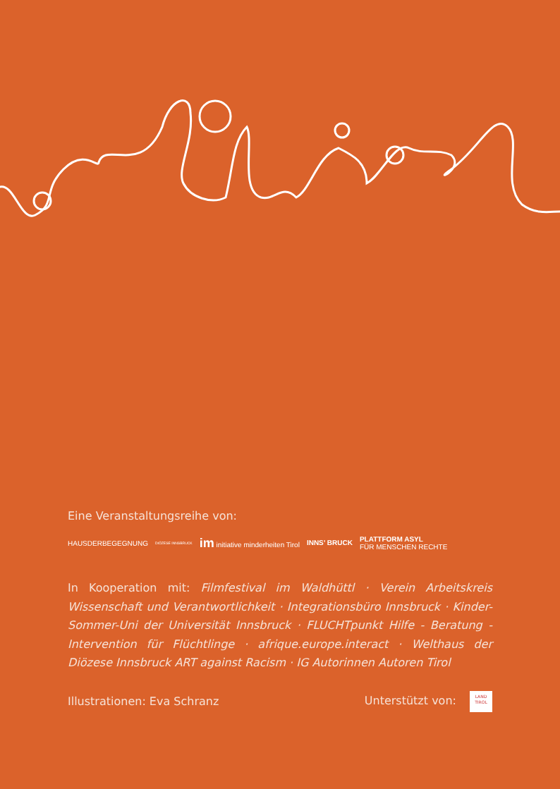Eine Veranstaltungsreihe von:
HAUSDERBEGEGNUNG
DIÖZESE INNSBRUCK
im initiative minderheiten Tirol
INNS’ BRUCK
PLATTFORM ASYL
FÜR MENSCHEN RECHTE
In Kooperation mit: Filmfestival im Waldhüttl · Verein Arbeitskreis Wissenschaft und Verantwortlichkeit · Integrationsbüro Innsbruck · Kinder-Sommer-Uni der Universität Innsbruck · FLUCHTpunkt Hilfe - Beratung - Intervention für Flüchtlinge · afrique.europe.interact · Welthaus der Diözese Innsbruck ART against Racism · IG Autorinnen Autoren Tirol
Illustrationen: Eva Schranz Unterstützt von: LAND
TIROL